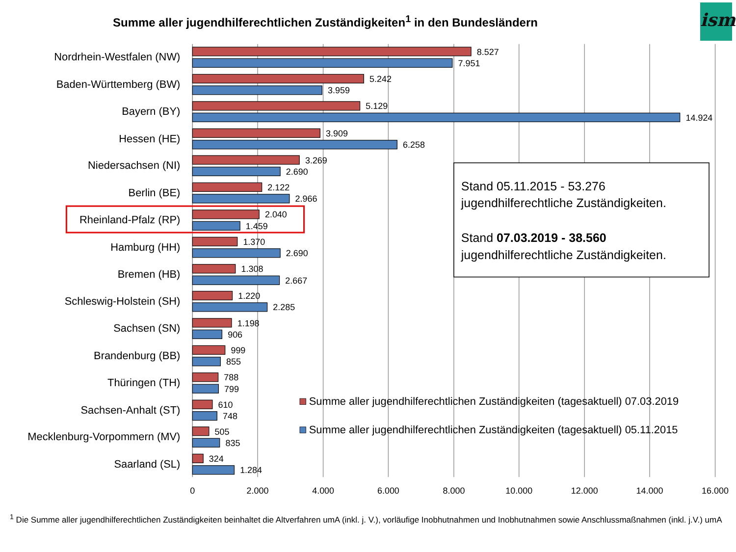Summe aller jugendhilferechtlichen Zuständigkeiten<sup>1</sup> in den Bundesländern
ism
Nordrhein-Westfalen (NW)
Baden-Württemberg (BW)
Bayern (BY)
Hessen (HE)
Niedersachsen (NI)
Berlin (BE)
Rheinland-Pfalz (RP)
Hamburg (HH)
Bremen (HB)
Schleswig-Holstein (SH)
Sachsen (SN)
Brandenburg (BB)
Thüringen (TH)
Sachsen-Anhalt (ST)
Mecklenburg-Vorpommern (MV)
Saarland (SL)
8.527
7.951
5.242
3.959
5.129
14.924
3.909
6.258
3.269
2.690
2.122
2.966
2.040
1.459
1.370
2.690
1.308
2.667
1.220
2.285
1.198
906
999
855
788
799
610
748
505
835
324
1.284
0
2.000
4.000
6.000
8.000
10.000
12.000
14.000
16.000
Stand 05.11.2015 - 53.276
jugendhilferechtliche Zuständigkeiten.
Stand 07.03.2019 - 38.560
jugendhilferechtliche Zuständigkeiten.
Summe aller jugendhilferechtlichen Zuständigkeiten (tagesaktuell) 07.03.2019
Summe aller jugendhilferechtlichen Zuständigkeiten (tagesaktuell) 05.11.2015
<sup>1</sup> Die Summe aller jugendhilferechtlichen Zuständigkeiten beinhaltet die Altverfahren umA (inkl. j. V.), vorläufige Inobhutnahmen und Inobhutnahmen sowie Anschlussmaßnahmen (inkl. j.V.) umA